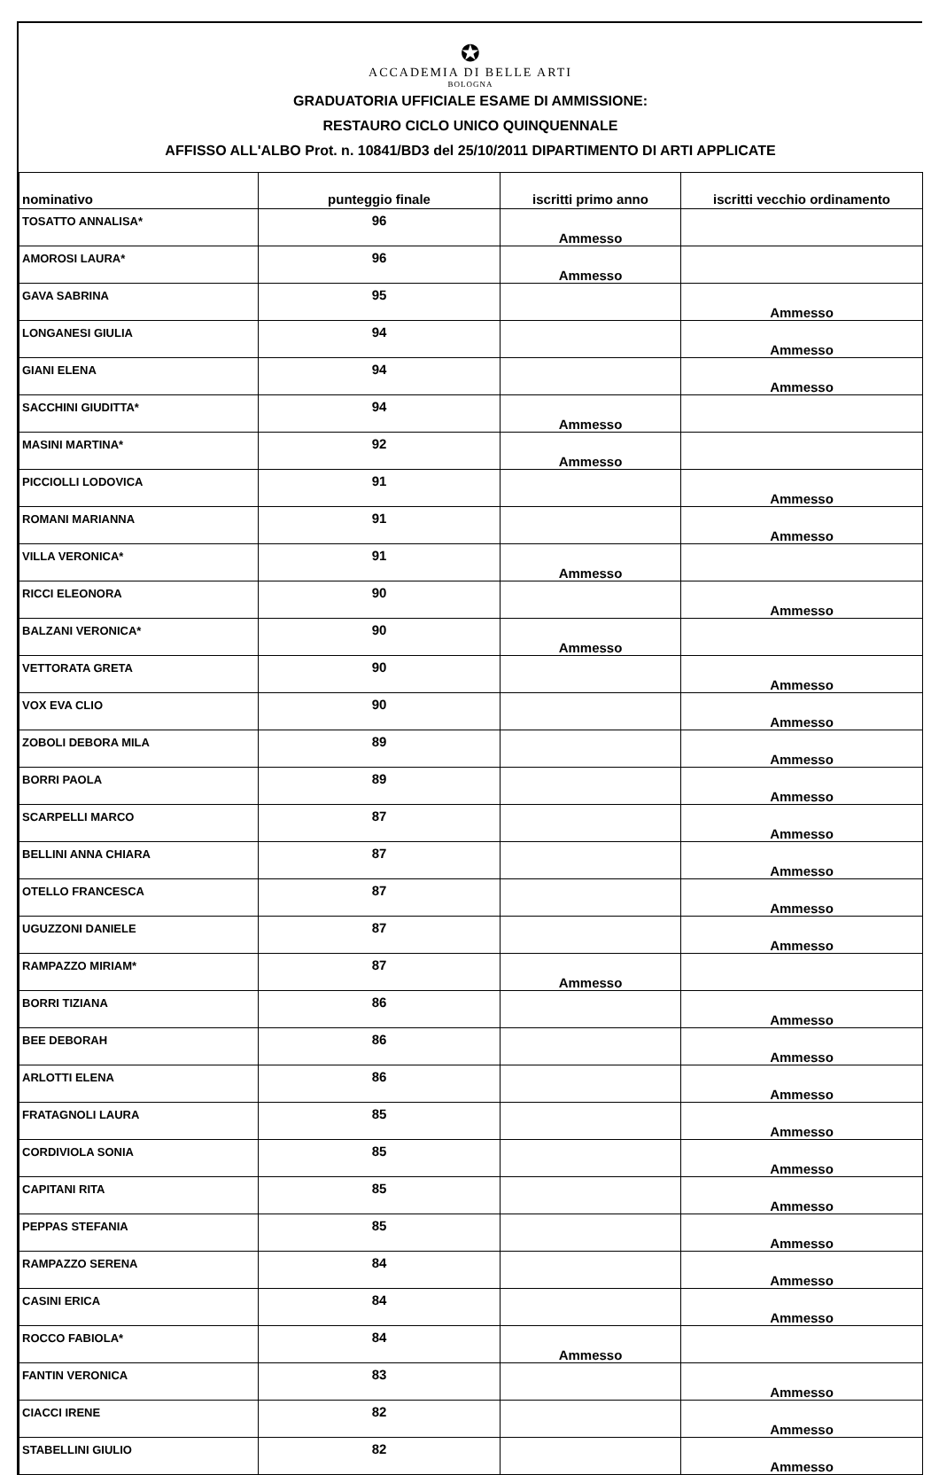✪
ACCADEMIA DI BELLE ARTI
BOLOGNA
GRADUATORIA UFFICIALE ESAME DI AMMISSIONE:
RESTAURO CICLO UNICO QUINQUENNALE
AFFISSO ALL'ALBO Prot. n. 10841/BD3 del 25/10/2011 DIPARTIMENTO DI ARTI APPLICATE
| nominativo | punteggio finale | iscritti primo anno | iscritti vecchio ordinamento |
| --- | --- | --- | --- |
| TOSATTO ANNALISA* | 96 | Ammesso | |
| AMOROSI LAURA* | 96 | Ammesso | |
| GAVA SABRINA | 95 | | Ammesso |
| LONGANESI GIULIA | 94 | | Ammesso |
| GIANI ELENA | 94 | | Ammesso |
| SACCHINI GIUDITTA* | 94 | Ammesso | |
| MASINI MARTINA* | 92 | Ammesso | |
| PICCIOLLI LODOVICA | 91 | | Ammesso |
| ROMANI MARIANNA | 91 | | Ammesso |
| VILLA VERONICA* | 91 | Ammesso | |
| RICCI ELEONORA | 90 | | Ammesso |
| BALZANI VERONICA* | 90 | Ammesso | |
| VETTORATA GRETA | 90 | | Ammesso |
| VOX EVA CLIO | 90 | | Ammesso |
| ZOBOLI DEBORA MILA | 89 | | Ammesso |
| BORRI PAOLA | 89 | | Ammesso |
| SCARPELLI MARCO | 87 | | Ammesso |
| BELLINI ANNA CHIARA | 87 | | Ammesso |
| OTELLO FRANCESCA | 87 | | Ammesso |
| UGUZZONI DANIELE | 87 | | Ammesso |
| RAMPAZZO MIRIAM* | 87 | Ammesso | |
| BORRI TIZIANA | 86 | | Ammesso |
| BEE DEBORAH | 86 | | Ammesso |
| ARLOTTI ELENA | 86 | | Ammesso |
| FRATAGNOLI LAURA | 85 | | Ammesso |
| CORDIVIOLA SONIA | 85 | | Ammesso |
| CAPITANI RITA | 85 | | Ammesso |
| PEPPAS STEFANIA | 85 | | Ammesso |
| RAMPAZZO SERENA | 84 | | Ammesso |
| CASINI ERICA | 84 | | Ammesso |
| ROCCO FABIOLA* | 84 | Ammesso | |
| FANTIN VERONICA | 83 | | Ammesso |
| CIACCI IRENE | 82 | | Ammesso |
| STABELLINI GIULIO | 82 | | Ammesso |